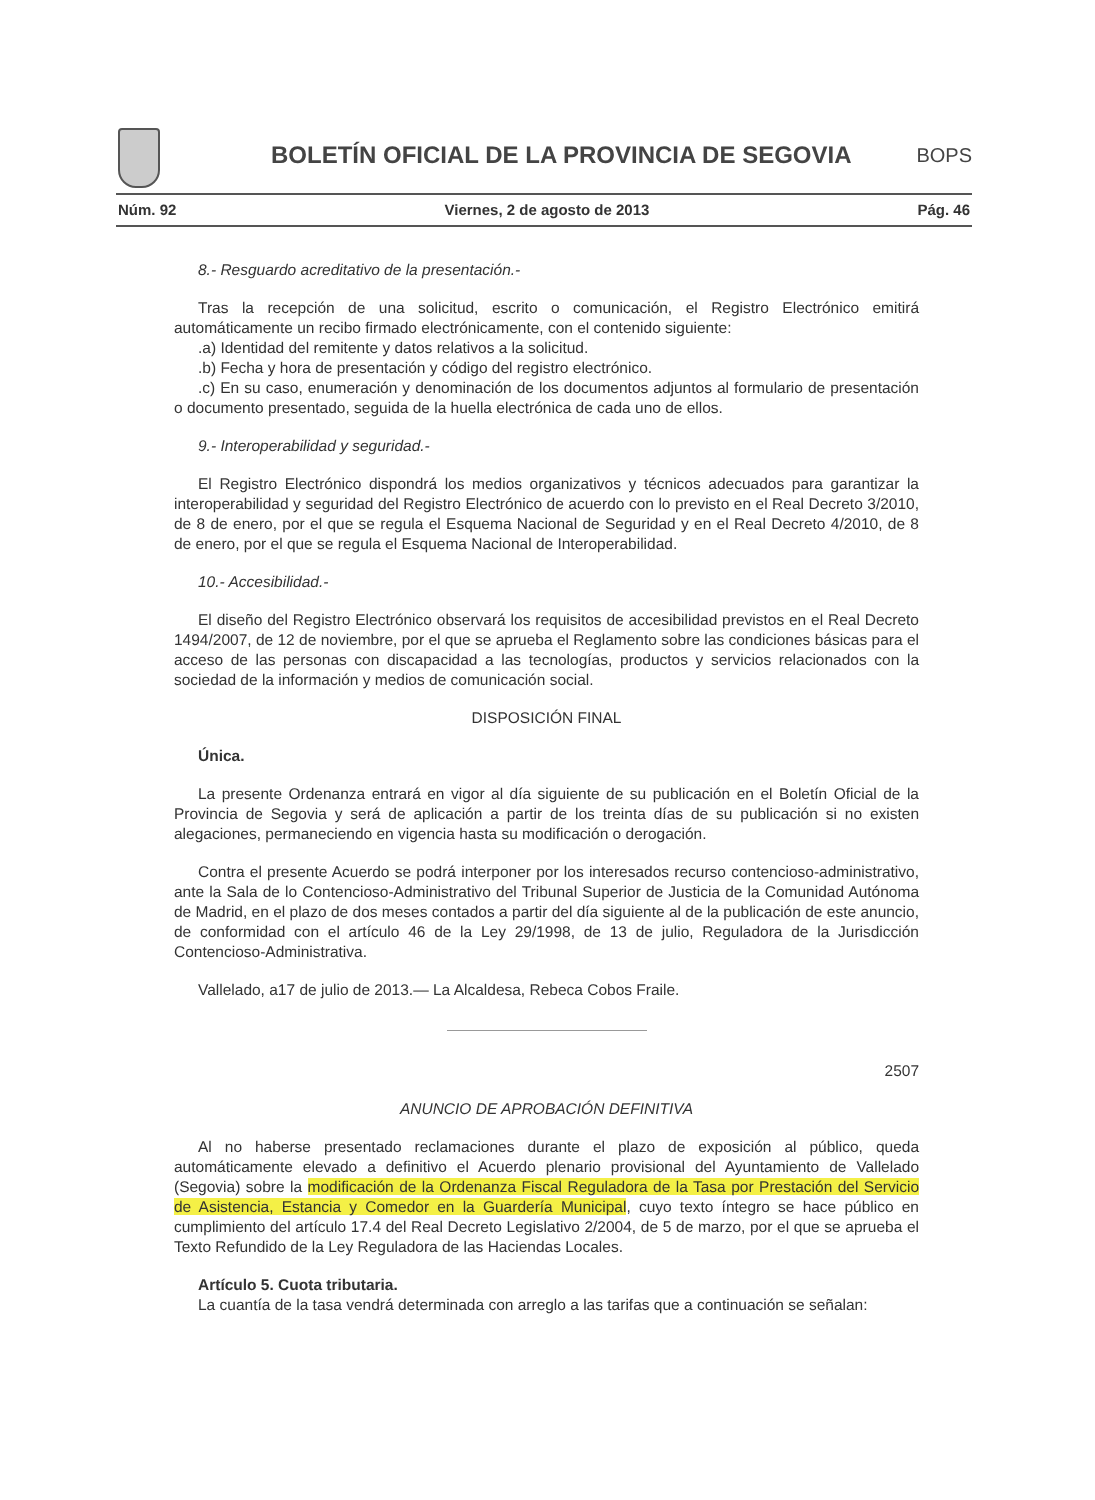BOLETÍN OFICIAL DE LA PROVINCIA DE SEGOVIA BOPS
Núm. 92 Viernes, 2 de agosto de 2013 Pág. 46
8.- Resguardo acreditativo de la presentación.-
Tras la recepción de una solicitud, escrito o comunicación, el Registro Electrónico emitirá automáticamente un recibo firmado electrónicamente, con el contenido siguiente:
.a) Identidad del remitente y datos relativos a la solicitud.
.b) Fecha y hora de presentación y código del registro electrónico.
.c) En su caso, enumeración y denominación de los documentos adjuntos al formulario de presentación o documento presentado, seguida de la huella electrónica de cada uno de ellos.
9.- Interoperabilidad y seguridad.-
El Registro Electrónico dispondrá los medios organizativos y técnicos adecuados para garantizar la interoperabilidad y seguridad del Registro Electrónico de acuerdo con lo previsto en el Real Decreto 3/2010, de 8 de enero, por el que se regula el Esquema Nacional de Seguridad y en el Real Decreto 4/2010, de 8 de enero, por el que se regula el Esquema Nacional de Interoperabilidad.
10.- Accesibilidad.-
El diseño del Registro Electrónico observará los requisitos de accesibilidad previstos en el Real Decreto 1494/2007, de 12 de noviembre, por el que se aprueba el Reglamento sobre las condiciones básicas para el acceso de las personas con discapacidad a las tecnologías, productos y servicios relacionados con la sociedad de la información y medios de comunicación social.
DISPOSICIÓN FINAL
Única.
La presente Ordenanza entrará en vigor al día siguiente de su publicación en el Boletín Oficial de la Provincia de Segovia y será de aplicación a partir de los treinta días de su publicación si no existen alegaciones, permaneciendo en vigencia hasta su modificación o derogación.
Contra el presente Acuerdo se podrá interponer por los interesados recurso contencioso-administrativo, ante la Sala de lo Contencioso-Administrativo del Tribunal Superior de Justicia de la Comunidad Autónoma de Madrid, en el plazo de dos meses contados a partir del día siguiente al de la publicación de este anuncio, de conformidad con el artículo 46 de la Ley 29/1998, de 13 de julio, Reguladora de la Jurisdicción Contencioso-Administrativa.
Vallelado, a17 de julio de 2013.— La Alcaldesa, Rebeca Cobos Fraile.
2507
ANUNCIO DE APROBACIÓN DEFINITIVA
Al no haberse presentado reclamaciones durante el plazo de exposición al público, queda automáticamente elevado a definitivo el Acuerdo plenario provisional del Ayuntamiento de Vallelado (Segovia) sobre la modificación de la Ordenanza Fiscal Reguladora de la Tasa por Prestación del Servicio de Asistencia, Estancia y Comedor en la Guardería Municipal, cuyo texto íntegro se hace público en cumplimiento del artículo 17.4 del Real Decreto Legislativo 2/2004, de 5 de marzo, por el que se aprueba el Texto Refundido de la Ley Reguladora de las Haciendas Locales.
Artículo 5. Cuota tributaria.
La cuantía de la tasa vendrá determinada con arreglo a las tarifas que a continuación se señalan: